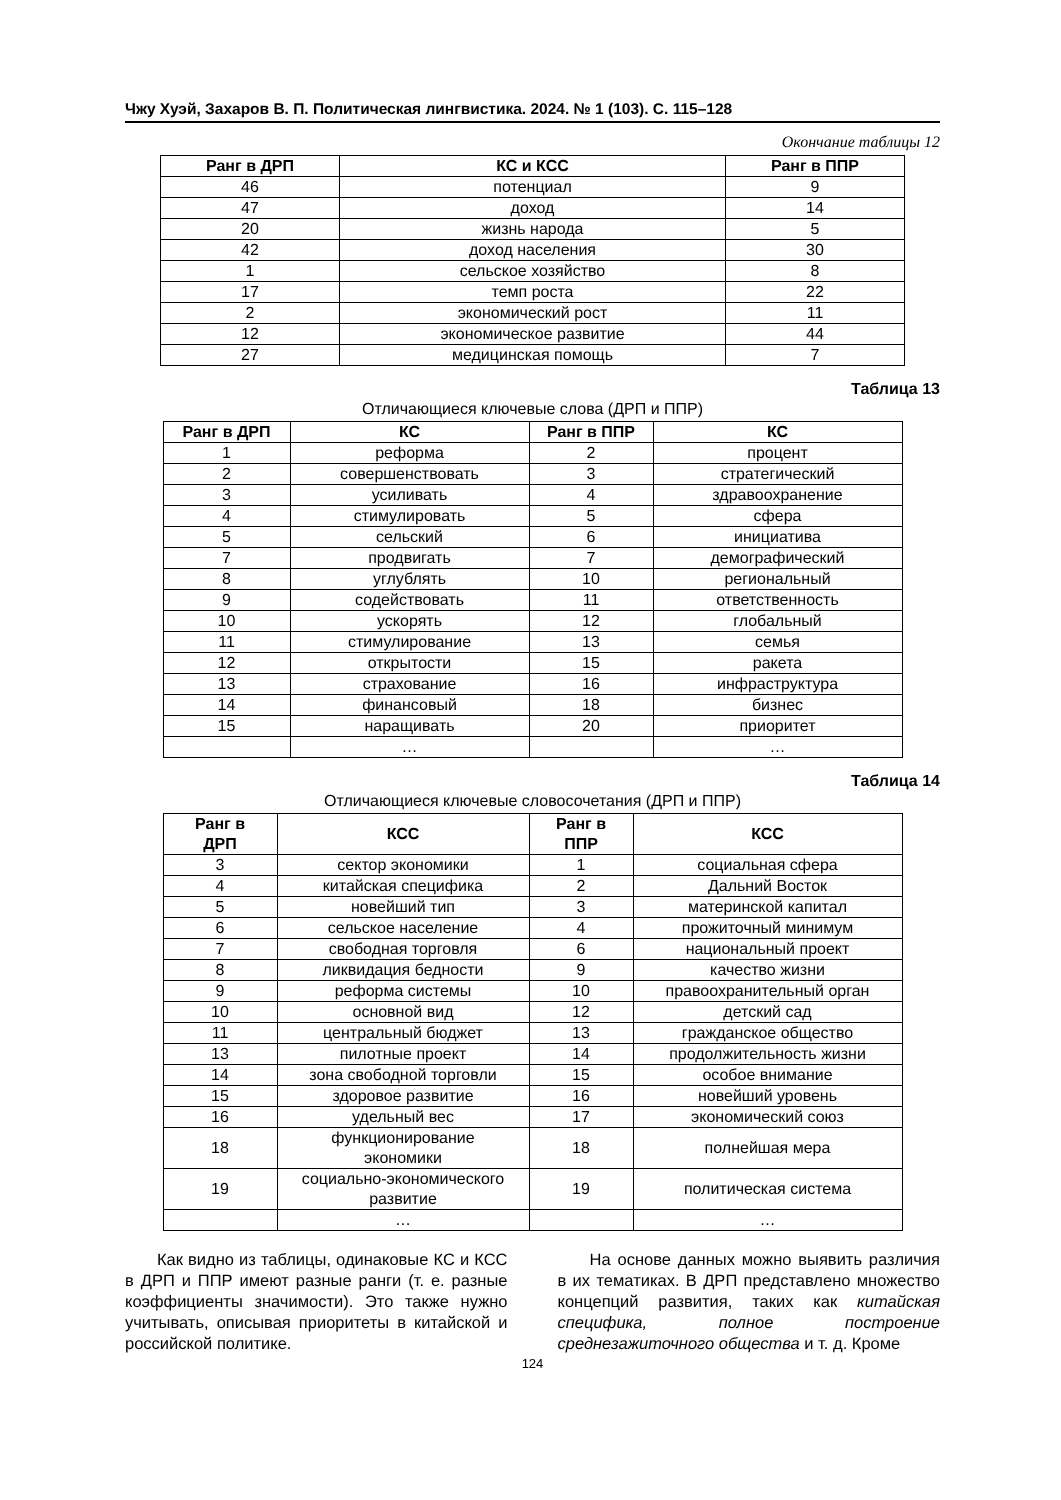Чжу Хуэй, Захаров В. П. Политическая лингвистика. 2024. № 1 (103). С. 115–128
Окончание таблицы 12
| Ранг в ДРП | КС и КСС | Ранг в ППР |
| --- | --- | --- |
| 46 | потенциал | 9 |
| 47 | доход | 14 |
| 20 | жизнь народа | 5 |
| 42 | доход населения | 30 |
| 1 | сельское хозяйство | 8 |
| 17 | темп роста | 22 |
| 2 | экономический рост | 11 |
| 12 | экономическое развитие | 44 |
| 27 | медицинская помощь | 7 |
Таблица 13
Отличающиеся ключевые слова (ДРП и ППР)
| Ранг в ДРП | КС | Ранг в ППР | КС |
| --- | --- | --- | --- |
| 1 | реформа | 2 | процент |
| 2 | совершенствовать | 3 | стратегический |
| 3 | усиливать | 4 | здравоохранение |
| 4 | стимулировать | 5 | сфера |
| 5 | сельский | 6 | инициатива |
| 7 | продвигать | 7 | демографический |
| 8 | углублять | 10 | региональный |
| 9 | содействовать | 11 | ответственность |
| 10 | ускорять | 12 | глобальный |
| 11 | стимулирование | 13 | семья |
| 12 | открытости | 15 | ракета |
| 13 | страхование | 16 | инфраструктура |
| 14 | финансовый | 18 | бизнес |
| 15 | наращивать | 20 | приоритет |
| | … | | … |
Таблица 14
Отличающиеся ключевые словосочетания (ДРП и ППР)
| Ранг в ДРП | КСС | Ранг в ППР | КСС |
| --- | --- | --- | --- |
| 3 | сектор экономики | 1 | социальная сфера |
| 4 | китайская специфика | 2 | Дальний Восток |
| 5 | новейший тип | 3 | материнской капитал |
| 6 | сельское население | 4 | прожиточный минимум |
| 7 | свободная торговля | 6 | национальный проект |
| 8 | ликвидация бедности | 9 | качество жизни |
| 9 | реформа системы | 10 | правоохранительный орган |
| 10 | основной вид | 12 | детский сад |
| 11 | центральный бюджет | 13 | гражданское общество |
| 13 | пилотные проект | 14 | продолжительность жизни |
| 14 | зона свободной торговли | 15 | особое внимание |
| 15 | здоровое развитие | 16 | новейший уровень |
| 16 | удельный вес | 17 | экономический союз |
| 18 | функционирование экономики | 18 | полнейшая мера |
| 19 | социально-экономического развитие | 19 | политическая система |
| | … | | … |
Как видно из таблицы, одинаковые КС и КСС в ДРП и ППР имеют разные ранги (т. е. разные коэффициенты значимости). Это также нужно учитывать, описывая приоритеты в китайской и российской политике.
На основе данных можно выявить различия в их тематиках. В ДРП представлено множество концепций развития, таких как китайская специфика, полное построение среднезажиточного общества и т. д. Кроме
124